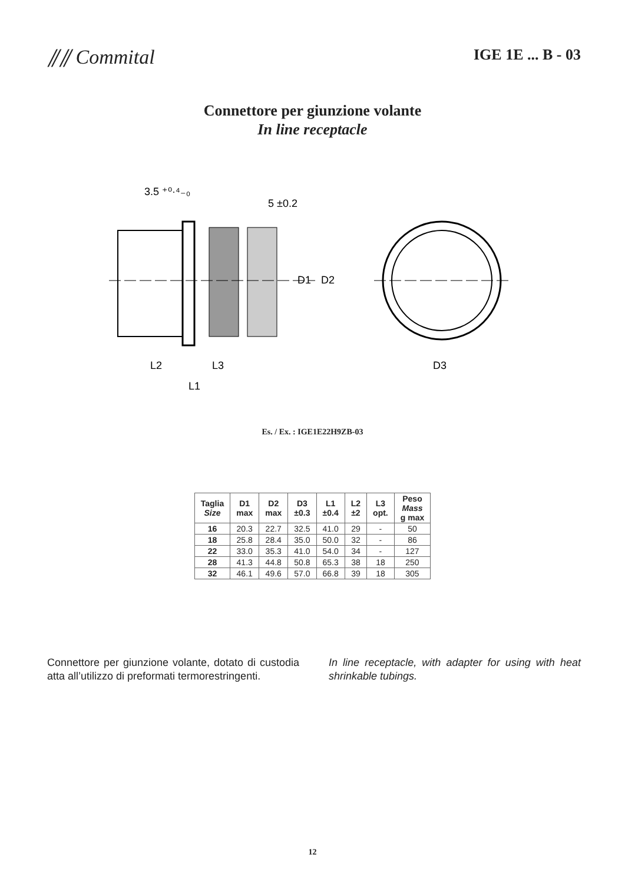⫽⫽ Commital
IGE 1E ... B - 03
Connettore per giunzione volante
In line receptacle
3.5 ⁺⁰·⁴₋₀
5 ±0.2
D1
D2
L2
L3
L1
D3
Es. / Ex. : IGE1E22H9ZB-03
| Taglia Size | D1 max | D2 max | D3 ±0.3 | L1 ±0.4 | L2 ±2 | L3 opt. | Peso Mass g max |
| --- | --- | --- | --- | --- | --- | --- | --- |
| 16 | 20.3 | 22.7 | 32.5 | 41.0 | 29 | - | 50 |
| 18 | 25.8 | 28.4 | 35.0 | 50.0 | 32 | - | 86 |
| 22 | 33.0 | 35.3 | 41.0 | 54.0 | 34 | - | 127 |
| 28 | 41.3 | 44.8 | 50.8 | 65.3 | 38 | 18 | 250 |
| 32 | 46.1 | 49.6 | 57.0 | 66.8 | 39 | 18 | 305 |
Connettore per giunzione volante, dotato di custodia atta all’utilizzo di preformati termorestringenti.
In line receptacle, with adapter for using with heat shrinkable tubings.
12